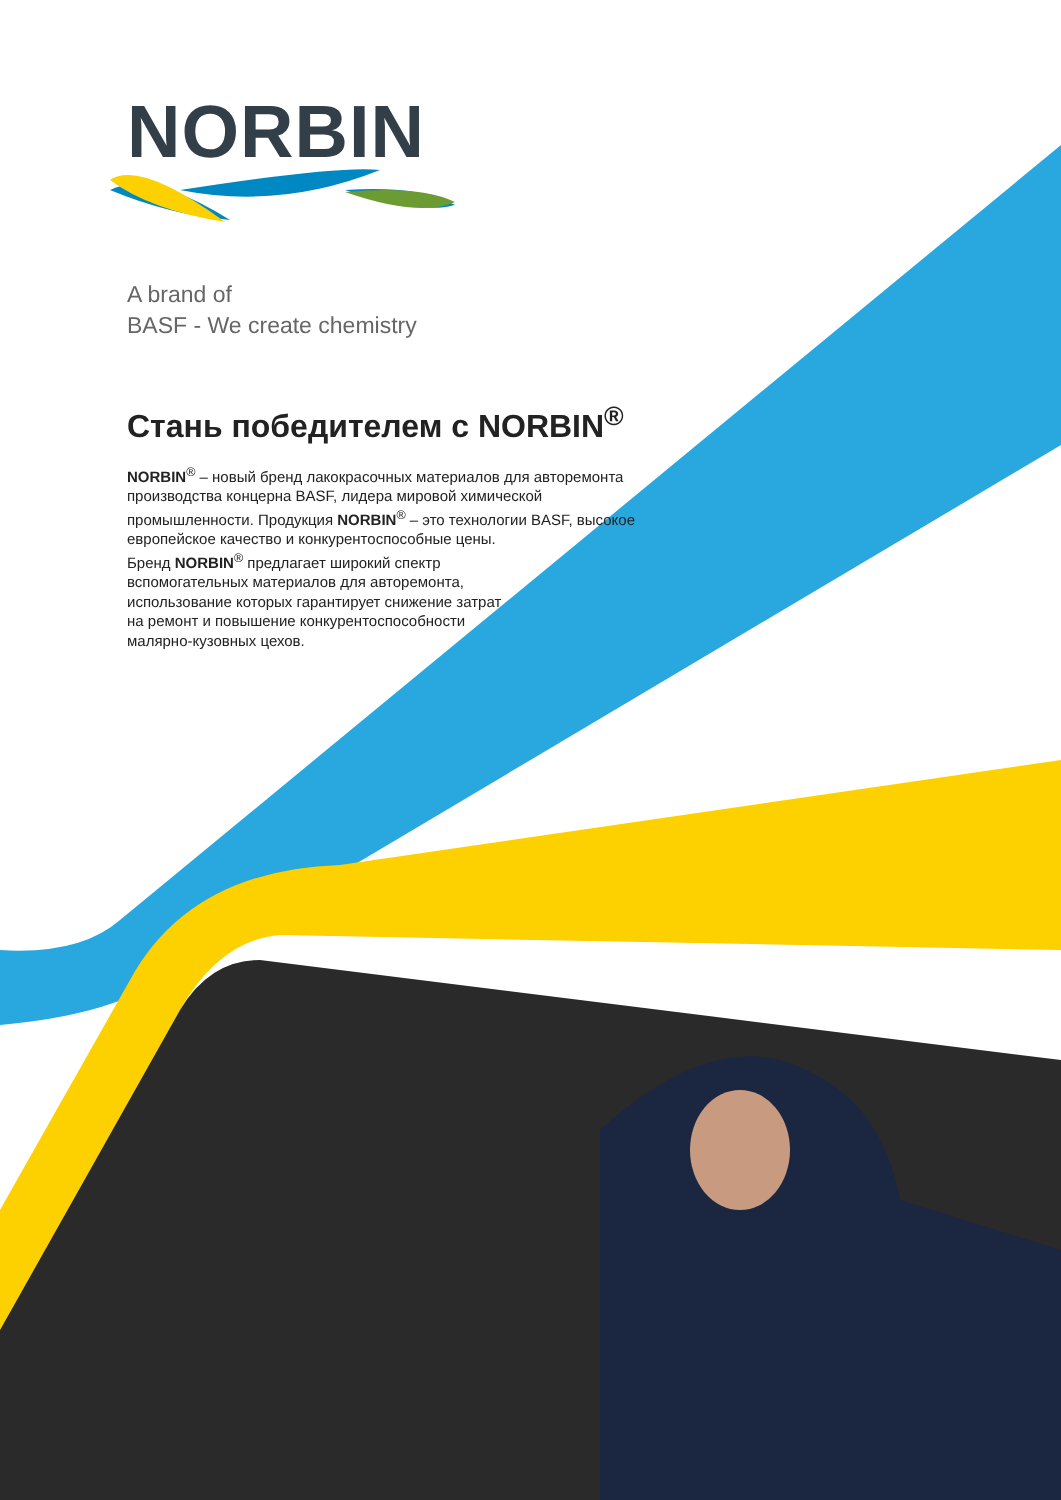NORBIN
A brand of
BASF - We create chemistry
Стань победителем с NORBIN<sup>®</sup>
NORBIN<sup>®</sup> – новый бренд лакокрасочных материалов для авторемонта производства концерна BASF, лидера мировой химической промышленности. Продукция NORBIN<sup>®</sup> – это технологии BASF, высокое европейское качество и конкурентоспособные цены.
Бренд NORBIN<sup>®</sup> предлагает широкий спектр
вспомогательных материалов для авторемонта,
использование которых гарантирует снижение затрат
на ремонт и повышение конкурентоспособности
малярно-кузовных цехов.